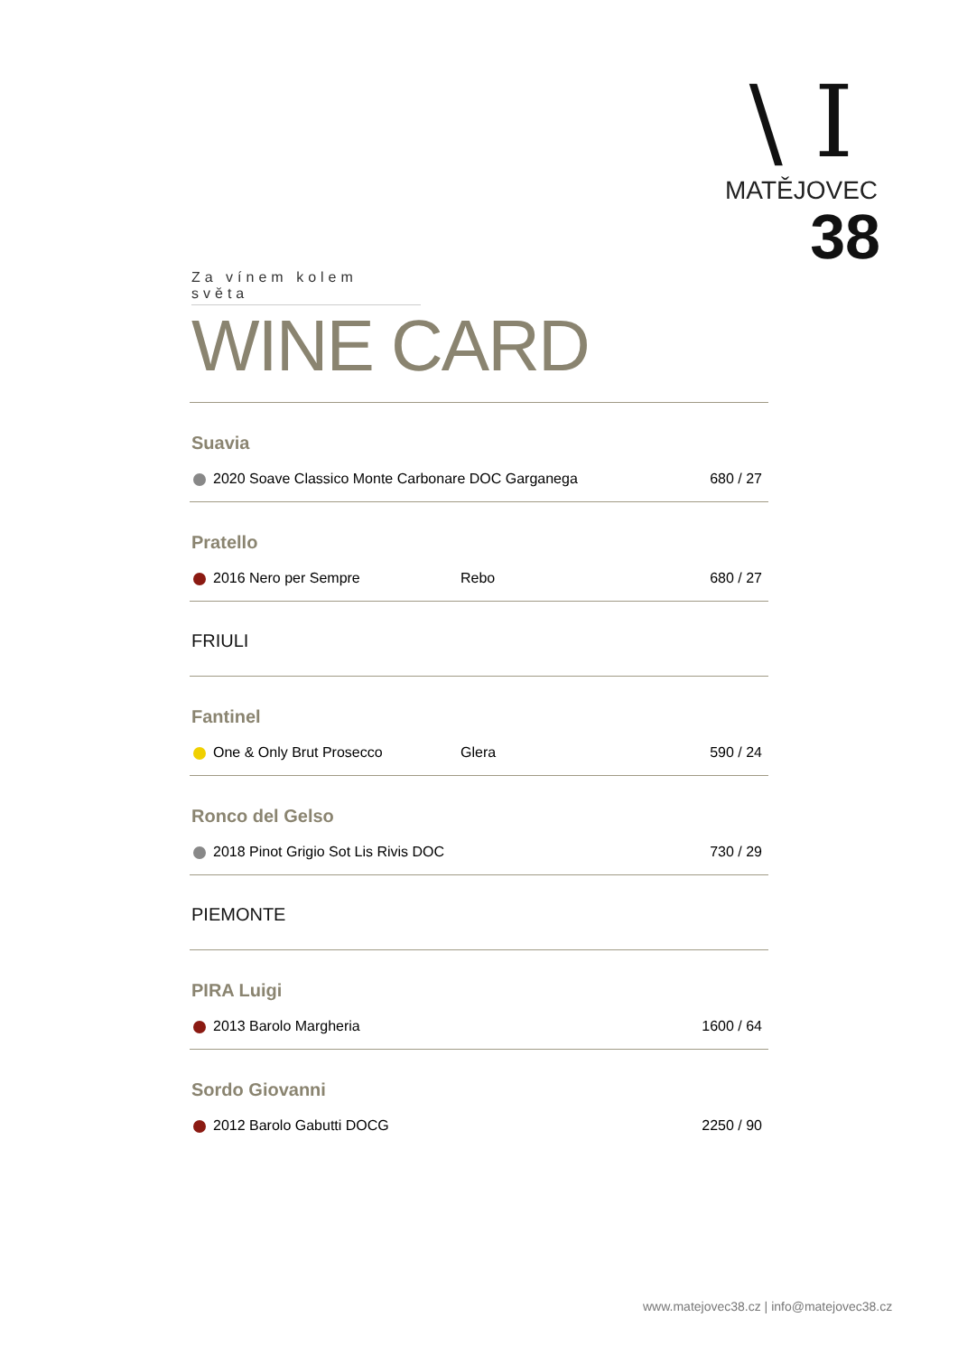\ I
MATĚJOVEC
38
Za vínem kolem světa
WINE CARD
Suavia
| 2020 Soave Classico Monte Carbonare DOC Garganega | | 680 / 27 |
Pratello
| 2016 Nero per Sempre | Rebo | 680 / 27 |
FRIULI
Fantinel
| One & Only Brut Prosecco | Glera | 590 / 24 |
Ronco del Gelso
| 2018 Pinot Grigio Sot Lis Rivis DOC | | 730 / 29 |
PIEMONTE
PIRA Luigi
| 2013 Barolo Margheria | | 1600 / 64 |
Sordo Giovanni
| 2012 Barolo Gabutti DOCG | | 2250 / 90 |
www.matejovec38.cz | info@matejovec38.cz